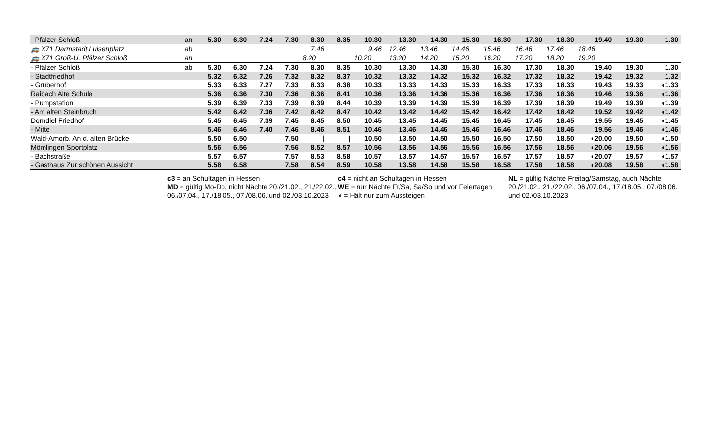| - Pfälzer Schloß | an | 5.30 | 6.30 | 7.24 | 7.30 | 8.30 | 8.35 | 10.30 | | 13.30 | 14.30 | 15.30 | 16.30 | 17.30 | 18.30 | 19.40 | 19.30 | | 1.30 |
| 🚌 X71 Darmstadt Luisenplatz | ab | | | | | 7.46 | | 9.46 | | 12.46 | 13.46 | 14.46 | 15.46 | 16.46 | 17.46 | 18.46 | | | |
| 🚌 X71 Groß-U. Pfälzer Schloß | an | | | | | 8.20 | | 10.20 | | 13.20 | 14.20 | 15.20 | 16.20 | 17.20 | 18.20 | 19.20 | | | |
| - Pfälzer Schloß | ab | 5.30 | 6.30 | 7.24 | 7.30 | 8.30 | 8.35 | 10.30 | | 13.30 | 14.30 | 15.30 | 16.30 | 17.30 | 18.30 | 19.40 | 19.30 | | 1.30 |
| - Stadtfriedhof | | 5.32 | 6.32 | 7.26 | 7.32 | 8.32 | 8.37 | 10.32 | | 13.32 | 14.32 | 15.32 | 16.32 | 17.32 | 18.32 | 19.42 | 19.32 | | 1.32 |
| - Gruberhof | | 5.33 | 6.33 | 7.27 | 7.33 | 8.33 | 8.38 | 10.33 | | 13.33 | 14.33 | 15.33 | 16.33 | 17.33 | 18.33 | 19.43 | 19.33 | | ◖1.33 |
| Raibach Alte Schule | | 5.36 | 6.36 | 7.30 | 7.36 | 8.36 | 8.41 | 10.36 | | 13.36 | 14.36 | 15.36 | 16.36 | 17.36 | 18.36 | 19.46 | 19.36 | | ◖1.36 |
| - Pumpstation | | 5.39 | 6.39 | 7.33 | 7.39 | 8.39 | 8.44 | 10.39 | | 13.39 | 14.39 | 15.39 | 16.39 | 17.39 | 18.39 | 19.49 | 19.39 | | ◖1.39 |
| - Am alten Steinbruch | | 5.42 | 6.42 | 7.36 | 7.42 | 8.42 | 8.47 | 10.42 | | 13.42 | 14.42 | 15.42 | 16.42 | 17.42 | 18.42 | 19.52 | 19.42 | | ◖1.42 |
| Dorndiel Friedhof | | 5.45 | 6.45 | 7.39 | 7.45 | 8.45 | 8.50 | 10.45 | | 13.45 | 14.45 | 15.45 | 16.45 | 17.45 | 18.45 | 19.55 | 19.45 | | ◖1.45 |
| - Mitte | | 5.46 | 6.46 | 7.40 | 7.46 | 8.46 | 8.51 | 10.46 | | 13.46 | 14.46 | 15.46 | 16.46 | 17.46 | 18.46 | 19.56 | 19.46 | | ◖1.46 |
| Wald-Amorb. An d. alten Brücke | | 5.50 | 6.50 | | 7.50 | / | / | 10.50 | | 13.50 | 14.50 | 15.50 | 16.50 | 17.50 | 18.50 | ◖20.00 | 19.50 | | ◖1.50 |
| Mömlingen Sportplatz | | 5.56 | 6.56 | | 7.56 | 8.52 | 8.57 | 10.56 | | 13.56 | 14.56 | 15.56 | 16.56 | 17.56 | 18.56 | ◖20.06 | 19.56 | | ◖1.56 |
| - Bachstraße | | 5.57 | 6.57 | | 7.57 | 8.53 | 8.58 | 10.57 | | 13.57 | 14.57 | 15.57 | 16.57 | 17.57 | 18.57 | ◖20.07 | 19.57 | | ◖1.57 |
| - Gasthaus Zur schönen Aussicht | | 5.58 | 6.58 | | 7.58 | 8.54 | 8.59 | 10.58 | | 13.58 | 14.58 | 15.58 | 16.58 | 17.58 | 18.58 | ◖20.08 | 19.58 | | ◖1.58 |
c3 = an Schultagen in Hessen
MD = gültig Mo-Do, nicht Nächte 20./21.02., 21./22.02., 06./07.04., 17./18.05., 07./08.06. und 02./03.10.2023
c4 = nicht an Schultagen in Hessen
WE = nur Nächte Fr/Sa, Sa/So und vor Feiertagen
◖ = Hält nur zum Aussteigen
NL = gültig Nächte Freitag/Samstag, auch Nächte 20./21.02., 21./22.02., 06./07.04., 17./18.05., 07./08.06. und 02./03.10.2023